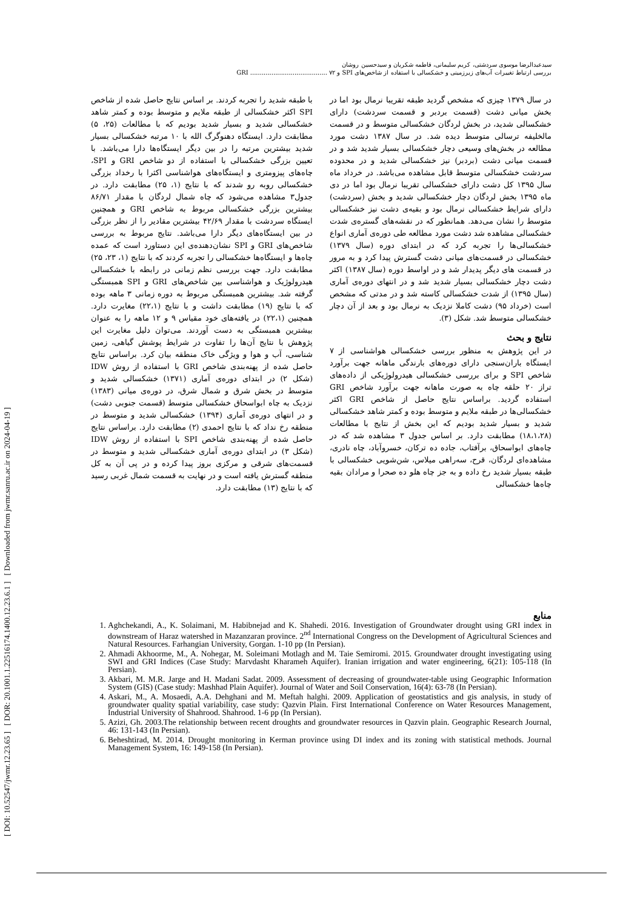[ DOI: 10.52547/jwmr.12.23.65 ] [ DOR: 20.1001.1.22516174.1400.12.23.6.1 ] [ Downloaded from jwmr.sanru.ac.ir on 2024-04-19 ]
سیدعبدالرضا موسوی سردشتی، کریم سلیمانی، فاطمه شکریان و سیدحسین روشان
بررسی ارتباط تغییرات آب‌های زیرزمینی و خشکسالی با استفاده از شاخص‌های SPI و GRI ........................................ ۷۲
در سال ۱۳۷۹ چیزی که مشخص گردید طبقه تقریبا نرمال بود اما در بخش میانی دشت (قسمت بردبر و قسمت سردشت) دارای خشکسالی شدید، در بخش لردگان خشکسالی متوسط و در قسمت مالخلیفه ترسالی متوسط دیده شد. در سال ۱۳۸۷ دشت مورد مطالعه در بخش‌های وسیعی دچار خشکسالی بسیار شدید شد و در قسمت میانی دشت (بردبر) نیز خشکسالی شدید و در محدوده سردشت خشکسالی متوسط قابل مشاهده می‌باشد. در خرداد ماه سال ۱۳۹۵ کل دشت دارای خشکسالی تقریبا نرمال بود اما در دی ماه ۱۳۹۵ بخش لردگان دچار خشکسالی شدید و بخش (سردشت) دارای شرایط خشکسالی نرمال بود و بقیه‌ی دشت نیز خشکسالی متوسط را نشان می‌دهد. همانطور که در نقشه‌های گستره‌ی شدت خشکسالی مشاهده شد دشت مورد مطالعه طی دوره‌ی آماری انواع خشکسالی‌ها را تجربه کرد که در ابتدای دوره (سال ۱۳۷۹) خشکسالی در قسمت‌های میانی دشت گسترش پیدا کرد و به مرور در قسمت های دیگر پدیدار شد و در اواسط دوره (سال ۱۳۸۷) اکثر دشت دچار خشکسالی بسیار شدید شد و در انتهای دوره‌ی آماری (سال ۱۳۹۵) از شدت خشکسالی کاسته شد و در مدتی که مشخص است (خرداد ۹۵) دشت کاملا نزدیک به نرمال بود و بعد از آن دچار خشکسالی متوسط شد. شکل (۳).
نتایج و بحث
در این پژوهش به منظور بررسی خشکسالی هواشناسی از ۷ ایستگاه باران‌سنجی دارای دوره‌های بارندگی ماهانه جهت برآورد شاخص SPI و برای بررسی خشکسالی هیدرولوژیکی از داده‌های تراز ۲۰ حلقه چاه به صورت ماهانه جهت برآورد شاخص GRI استفاده گردید. براساس نتایج حاصل از شاخص GRI اکثر خشکسالی‌ها در طبقه ملایم و متوسط بوده و کمتر شاهد خشکسالی شدید و بسیار شدید بودیم که این بخش از نتایج با مطالعات (۱۸،۱،۲۸) مطابقت دارد. بر اساس جدول ۳ مشاهده شد که در چاه‌های ابواسحاق، برآفتاب، جاده ده ترکان، خسروآباد، چاه نادری، مشاهده‌ای لردگان، قرح، سه‌راهی میلاس، شن‌شویی خشکسالی با طبقه بسیار شدید رخ داده و به جز چاه هلو ده صحرا و مرادان بقیه چاه‌ها خشکسالی
با طبقه شدید را تجربه کردند. بر اساس نتایج حاصل شده از شاخص SPI اکثر خشکسالی از طبقه ملایم و متوسط بوده و کمتر شاهد خشکسالی شدید و بسیار شدید بودیم که با مطالعات (۲۵، ۵) مطابقت دارد. ایستگاه دهنوگرگ الله با ۱۰ مرتبه خشکسالی بسیار شدید بیشترین مرتبه را در بین دیگر ایستگاه‌ها دارا می‌باشد. با تعیین بزرگی خشکسالی با استفاده از دو شاخص GRI و SPI، چاه‌های پیزومتری و ایستگاه‌های هواشناسی اکثرا با رخداد بزرگی خشکسالی روبه رو شدند که با نتایج (۱، ۲۵) مطابقت دارد. در جدول۳ مشاهده می‌شود که چاه شمال لردگان با مقدار ۸۶/۷۱ بیشترین بزرگی خشکسالی مربوط به شاخص GRI و همچنین ایستگاه سردشت با مقدار ۴۲/۶۹ بیشترین مقادیر را از نظر بزرگی در بین ایستگاه‌های دیگر دارا می‌باشد. نتایج مربوط به بررسی شاخص‌های GRI و SPI نشان‌دهنده‌ی این دستاورد است که عمده چاه‌ها و ایستگاه‌ها خشکسالی را تجربه کردند که با نتایج (۱، ۲۳، ۲۵) مطابقت دارد. جهت بررسی نظم زمانی در رابطه با خشکسالی هیدرولوژیک و هواشناسی بین شاخص‌های GRI و SPI همبستگی گرفته شد. بیشترین همبستگی مربوط به دوره زمانی ۳ ماهه بوده که با نتایج (۱۹) مطابقت داشت و با نتایج (۲۲،۱) مغایرت دارد. همچنین (۲۲،۱) در یافته‌های خود مقیاس ۹ و ۱۲ ماهه را به عنوان بیشترین همبستگی به دست آوردند. می‌توان دلیل مغایرت این پژوهش با نتایج آن‌ها را تفاوت در شرایط پوشش گیاهی، زمین شناسی، آب و هوا و ویژگی خاک منطقه بیان کرد. براساس نتایج حاصل شده از پهنه‌بندی شاخص GRI با استفاده از روش IDW (شکل ۲) در ابتدای دوره‌ی آماری (۱۳۷۱) خشکسالی شدید و متوسط در بخش شرق و شمال شرق، در دوره‌ی میانی (۱۳۸۳) نزدیک به چاه ابواسحاق خشکسالی متوسط (قسمت جنوبی دشت) و در انتهای دوره‌ی آماری (۱۳۹۴) خشکسالی شدید و متوسط در منطقه رخ نداد که با نتایج احمدی (۲) مطابقت دارد. براساس نتایج حاصل شده از پهنه‌بندی شاخص SPI با استفاده از روش IDW (شکل ۳) در ابتدای دوره‌ی آماری خشکسالی شدید و متوسط در قسمت‌های شرقی و مرکزی بروز پیدا کرده و در پی آن به کل منطقه گسترش یافته است و در نهایت به قسمت شمال غربی رسید که با نتایج (۱۳) مطابقت دارد.
منابع
1. Aghchekandi, A., K. Solaimani, M. Habibnejad and K. Shahedi. 2016. Investigation of Groundwater drought using GRI index in downstream of Haraz watershed in Mazanzaran province. 2<sup>nd</sup> International Congress on the Development of Agricultural Sciences and Natural Resources. Farhangian University, Gorgan. 1-10 pp (In Persian).
2. Ahmadi Akhoorme, M., A. Nohegar, M. Soleimani Motlagh and M. Taie Semiromi. 2015. Groundwater drought investigating using SWI and GRI Indices (Case Study: Marvdasht Kharameh Aquifer). Iranian irrigation and water engineering, 6(21): 105-118 (In Persian).
3. Akbari, M. M.R. Jarge and H. Madani Sadat. 2009. Assessment of decreasing of groundwater-table using Geographic Information System (GIS) (Case study: Mashhad Plain Aquifer). Journal of Water and Soil Conservation, 16(4): 63-78 (In Persian).
4. Askari, M., A. Mosaedi, A.A. Dehghani and M. Meftah halghi. 2009. Application of geostatistics and gis analysis, in study of groundwater quality spatial variability, case study: Qazvin Plain. First International Conference on Water Resources Management, Industrial University of Shahrood. Shahrood. 1-6 pp (In Persian).
5. Azizi, Gh. 2003.The relationship between recent droughts and groundwater resources in Qazvin plain. Geographic Research Journal, 46: 131-143 (In Persian).
6. Beheshtirad, M. 2014. Drought monitoring in Kerman province using DI index and its zoning with statistical methods. Journal Management System, 16: 149-158 (In Persian).